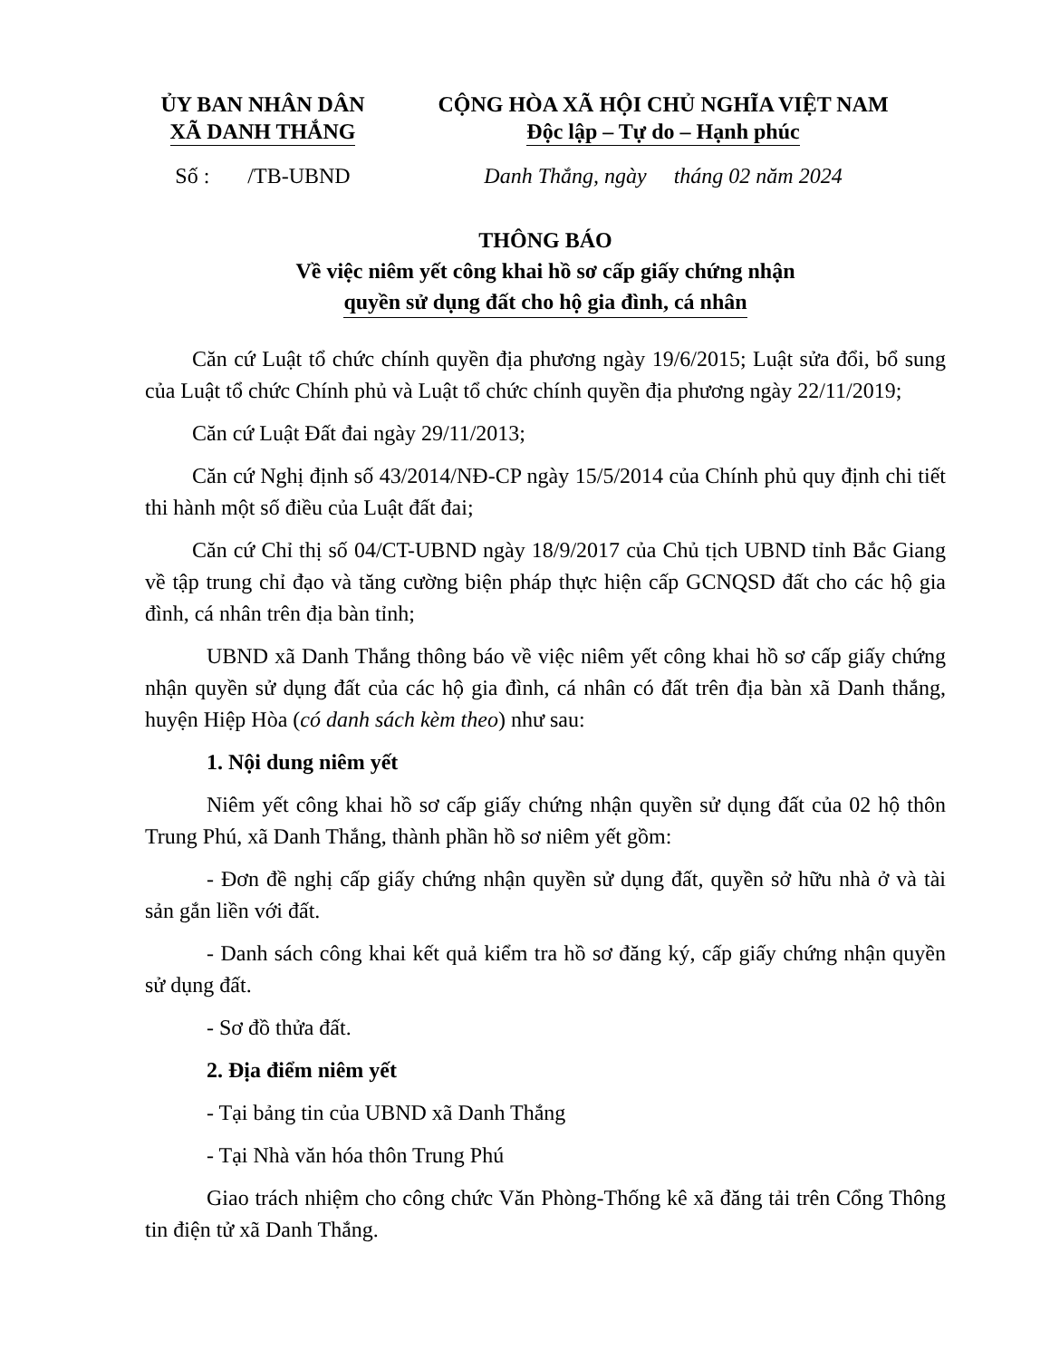ỦY BAN NHÂN DÂN
XÃ DANH THẮNG
CỘNG HÒA XÃ HỘI CHỦ NGHĨA VIỆT NAM
Độc lập – Tự do – Hạnh phúc
Số : /TB-UBND
Danh Thắng, ngày tháng 02 năm 2024
THÔNG BÁO
Về việc niêm yết công khai hồ sơ cấp giấy chứng nhận
quyền sử dụng đất cho hộ gia đình, cá nhân
Căn cứ Luật tổ chức chính quyền địa phương ngày 19/6/2015; Luật sửa đổi, bổ sung của Luật tổ chức Chính phủ và Luật tổ chức chính quyền địa phương ngày 22/11/2019;
Căn cứ Luật Đất đai ngày 29/11/2013;
Căn cứ Nghị định số 43/2014/NĐ-CP ngày 15/5/2014 của Chính phủ quy định chi tiết thi hành một số điều của Luật đất đai;
Căn cứ Chỉ thị số 04/CT-UBND ngày 18/9/2017 của Chủ tịch UBND tỉnh Bắc Giang về tập trung chỉ đạo và tăng cường biện pháp thực hiện cấp GCNQSD đất cho các hộ gia đình, cá nhân trên địa bàn tỉnh;
UBND xã Danh Thắng thông báo về việc niêm yết công khai hồ sơ cấp giấy chứng nhận quyền sử dụng đất của các hộ gia đình, cá nhân có đất trên địa bàn xã Danh thắng, huyện Hiệp Hòa (có danh sách kèm theo) như sau:
1. Nội dung niêm yết
Niêm yết công khai hồ sơ cấp giấy chứng nhận quyền sử dụng đất của 02 hộ thôn Trung Phú, xã Danh Thắng, thành phần hồ sơ niêm yết gồm:
- Đơn đề nghị cấp giấy chứng nhận quyền sử dụng đất, quyền sở hữu nhà ở và tài sản gắn liền với đất.
- Danh sách công khai kết quả kiểm tra hồ sơ đăng ký, cấp giấy chứng nhận quyền sử dụng đất.
- Sơ đồ thửa đất.
2. Địa điểm niêm yết
- Tại bảng tin của UBND xã Danh Thắng
- Tại Nhà văn hóa thôn Trung Phú
Giao trách nhiệm cho công chức Văn Phòng-Thống kê xã đăng tải trên Cổng Thông tin điện tử xã Danh Thắng.